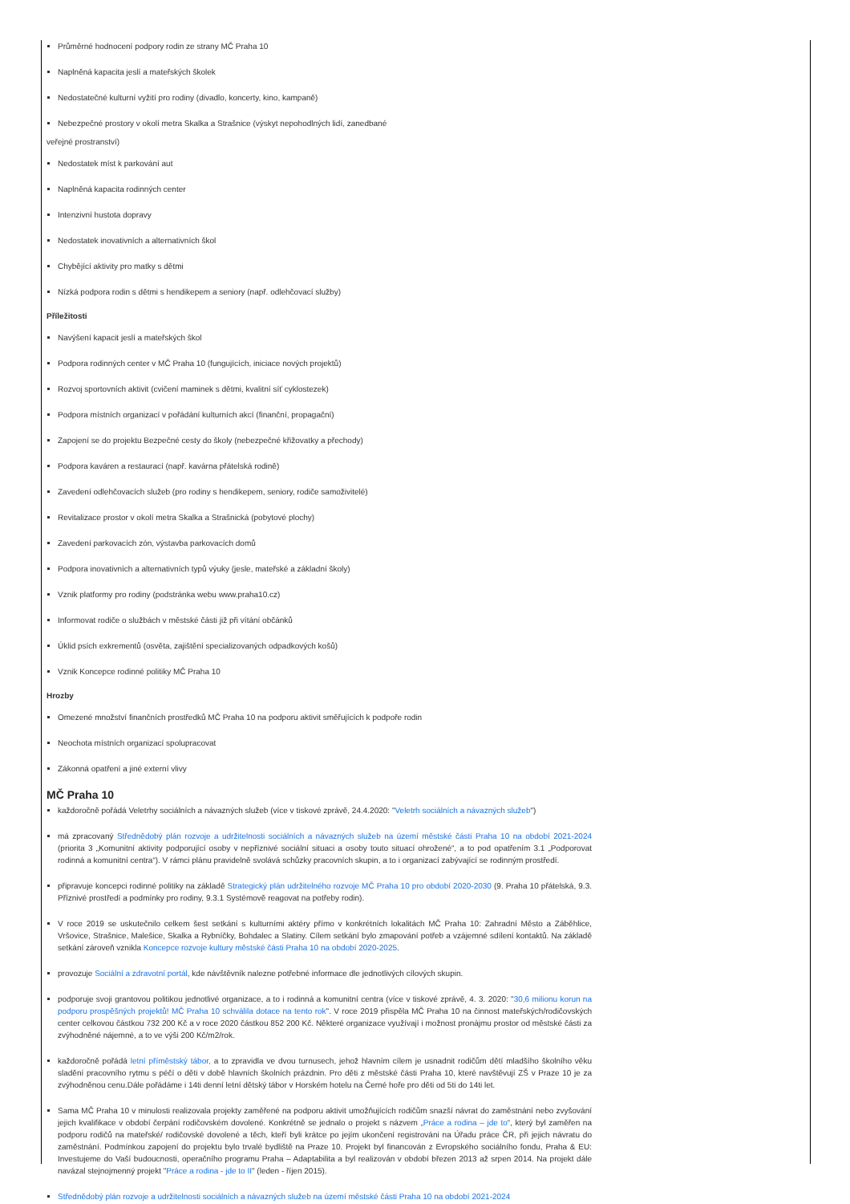Průměrné hodnocení podpory rodin ze strany MČ Praha 10
Naplněná kapacita jeslí a mateřských školek
Nedostatečné kulturní vyžití pro rodiny (divadlo, koncerty, kino, kampaně)
Nebezpečné prostory v okolí metra Skalka a Strašnice (výskyt nepohodlných lidí, zanedbané
veřejné prostranství)
Nedostatek míst k parkování aut
Naplněná kapacita rodinných center
Intenzivní hustota dopravy
Nedostatek inovativních a alternativních škol
Chybějící aktivity pro matky s dětmi
Nízká podpora rodin s dětmi s hendikepem a seniory (např. odlehčovací služby)
Příležitosti
Navýšení kapacit jeslí a mateřských škol
Podpora rodinných center v MČ Praha 10 (fungujících, iniciace nových projektů)
Rozvoj sportovních aktivit (cvičení maminek s dětmi, kvalitní síť cyklostezek)
Podpora místních organizací v pořádání kulturních akcí (finanční, propagační)
Zapojení se do projektu Bezpečné cesty do školy (nebezpečné křižovatky a přechody)
Podpora kaváren a restaurací (např. kavárna přátelská rodině)
Zavedení odlehčovacích služeb (pro rodiny s hendikepem, seniory, rodiče samoživitelé)
Revitalizace prostor v okolí metra Skalka a Strašnická (pobytové plochy)
Zavedení parkovacích zón, výstavba parkovacích domů
Podpora inovativních a alternativních typů výuky (jesle, mateřské a základní školy)
Vznik platformy pro rodiny (podstránka webu www.praha10.cz)
Informovat rodiče o službách v městské části již při vítání občánků
Úklid psích exkrementů (osvěta, zajištění specializovaných odpadkových košů)
Vznik Koncepce rodinné politiky MČ Praha 10
Hrozby
Omezené množství finančních prostředků MČ Praha 10 na podporu aktivit směřujících k podpoře rodin
Neochota místních organizací spolupracovat
Zákonná opatření a jiné externí vlivy
MČ Praha 10
každoročně pořádá Veletrhy sociálních a návazných služeb (více v tiskové zprávě, 24.4.2020: "Veletrh sociálních a návazných služeb")
má zpracovaný Střednědobý plán rozvoje a udržitelnosti sociálních a návazných služeb na území městské části Praha 10 na období 2021-2024 (priorita 3 „Komunitní aktivity podporující osoby v nepříznivé sociální situaci a osoby touto situací ohrožené“, a to pod opatřením 3.1 „Podporovat rodinná a komunitní centra“). V rámci plánu pravidelně svolává schůzky pracovních skupin, a to i organizací zabývající se rodinným prostředí.
připravuje koncepci rodinné politiky na základě Strategický plán udržitelného rozvoje MČ Praha 10 pro období 2020-2030 (9. Praha 10 přátelská, 9.3. Příznivé prostředí a podmínky pro rodiny, 9.3.1 Systémově reagovat na potřeby rodin).
V roce 2019 se uskutečnilo celkem šest setkání s kulturními aktéry přímo v konkrétních lokalitách MČ Praha 10: Zahradní Město a Záběhlice, Vršovice, Strašnice, Malešice, Skalka a Rybníčky, Bohdalec a Slatiny. Cílem setkání bylo zmapování potřeb a vzájemné sdílení kontaktů. Na základě setkání zároveň vznikla Koncepce rozvoje kultury městské části Praha 10 na období 2020-2025.
provozuje Sociální a zdravotní portál, kde návštěvník nalezne potřebné informace dle jednotlivých cílových skupin.
podporuje svoji grantovou politikou jednotlivé organizace, a to i rodinná a komunitní centra (více v tiskové zprávě, 4. 3. 2020: "30,6 milionu korun na podporu prospěšných projektů! MČ Praha 10 schválila dotace na tento rok". V roce 2019 přispěla MČ Praha 10 na činnost mateřských/rodičovských center celkovou částkou 732 200 Kč a v roce 2020 částkou 852 200 Kč. Některé organizace využívají i možnost pronájmu prostor od městské části za zvýhodněné nájemné, a to ve výši 200 Kč/m2/rok.
každoročně pořádá letní příměstský tábor, a to zpravidla ve dvou turnusech, jehož hlavním cílem je usnadnit rodičům dětí mladšího školního věku sladění pracovního rytmu s péčí o děti v době hlavních školních prázdnin. Pro děti z městské části Praha 10, které navštěvují ZŠ v Praze 10 je za zvýhodněnou cenu.Dále pořádáme i 14ti denní letní dětský tábor v Horském hotelu na Černé hoře pro děti od 5ti do 14ti let.
Sama MČ Praha 10 v minulosti realizovala projekty zaměřené na podporu aktivit umožňujících rodičům snazší návrat do zaměstnání nebo zvyšování jejich kvalifikace v období čerpání rodičovském dovolené. Konkrétně se jednalo o projekt s názvem „Práce a rodina – jde to“, který byl zaměřen na podporu rodičů na mateřské/ rodičovské dovolené a těch, kteří byli krátce po jejím ukončení registrováni na Úřadu práce ČR, při jejich návratu do zaměstnání. Podmínkou zapojení do projektu bylo trvalé bydliště na Praze 10. Projekt byl financován z Evropského sociálního fondu, Praha & EU: Investujeme do Vaší budoucnosti, operačního programu Praha – Adaptabilita a byl realizován v období březen 2013 až srpen 2014. Na projekt dále navázal stejnojmenný projekt "Práce a rodina - jde to II" (leden - říjen 2015).
Střednědobý plán rozvoje a udržitelnosti sociálních a návazných služeb na území městské části Praha 10 na období 2021-2024